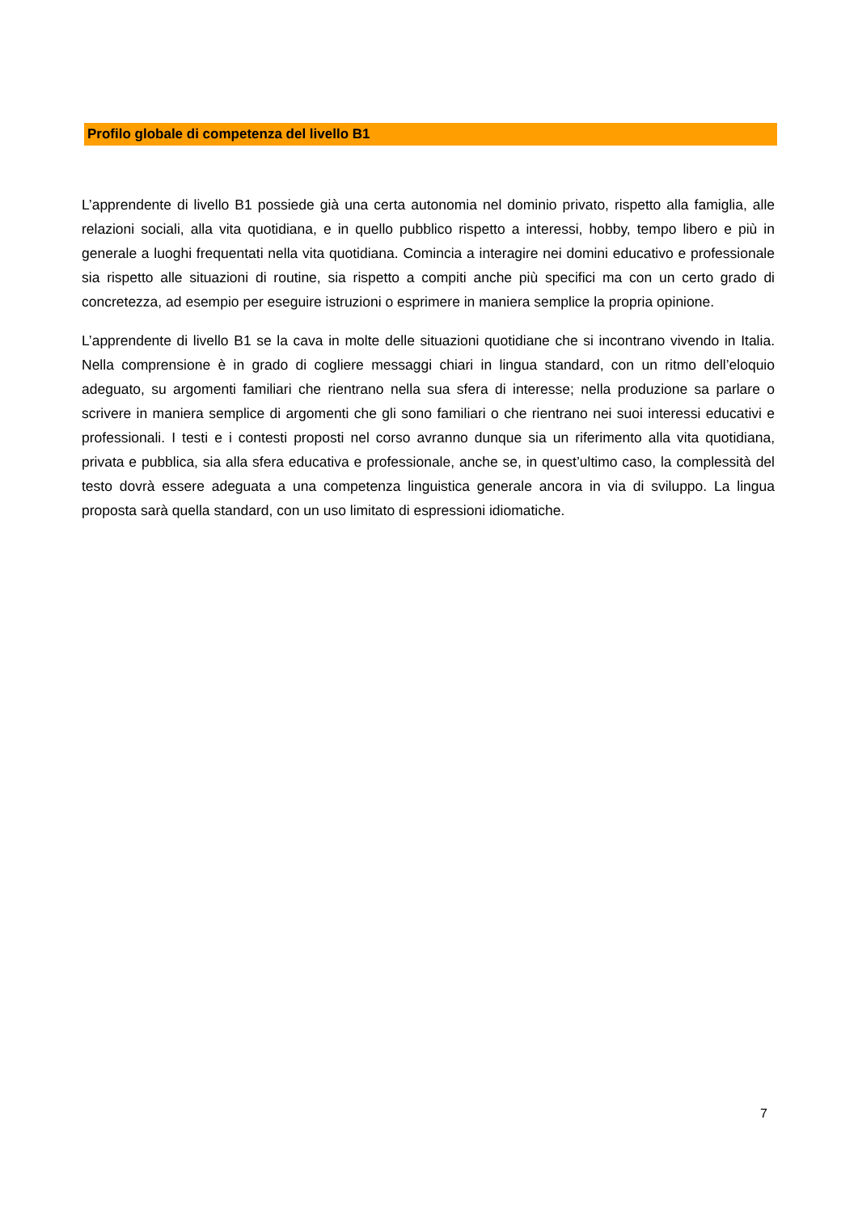Profilo globale di competenza del livello B1
L’apprendente di livello B1 possiede già una certa autonomia nel dominio privato, rispetto alla famiglia, alle relazioni sociali, alla vita quotidiana, e in quello pubblico rispetto a interessi, hobby, tempo libero e più in generale a luoghi frequentati nella vita quotidiana. Comincia a interagire nei domini educativo e professionale sia rispetto alle situazioni di routine, sia rispetto a compiti anche più specifici ma con un certo grado di concretezza, ad esempio per eseguire istruzioni o esprimere in maniera semplice la propria opinione.
L’apprendente di livello B1 se la cava in molte delle situazioni quotidiane che si incontrano vivendo in Italia. Nella comprensione è in grado di cogliere messaggi chiari in lingua standard, con un ritmo dell’eloquio adeguato, su argomenti familiari che rientrano nella sua sfera di interesse; nella produzione sa parlare o scrivere in maniera semplice di argomenti che gli sono familiari o che rientrano nei suoi interessi educativi e professionali. I testi e i contesti proposti nel corso avranno dunque sia un riferimento alla vita quotidiana, privata e pubblica, sia alla sfera educativa e professionale, anche se, in quest’ultimo caso, la complessità del testo dovrà essere adeguata a una competenza linguistica generale ancora in via di sviluppo. La lingua proposta sarà quella standard, con un uso limitato di espressioni idiomatiche.
7